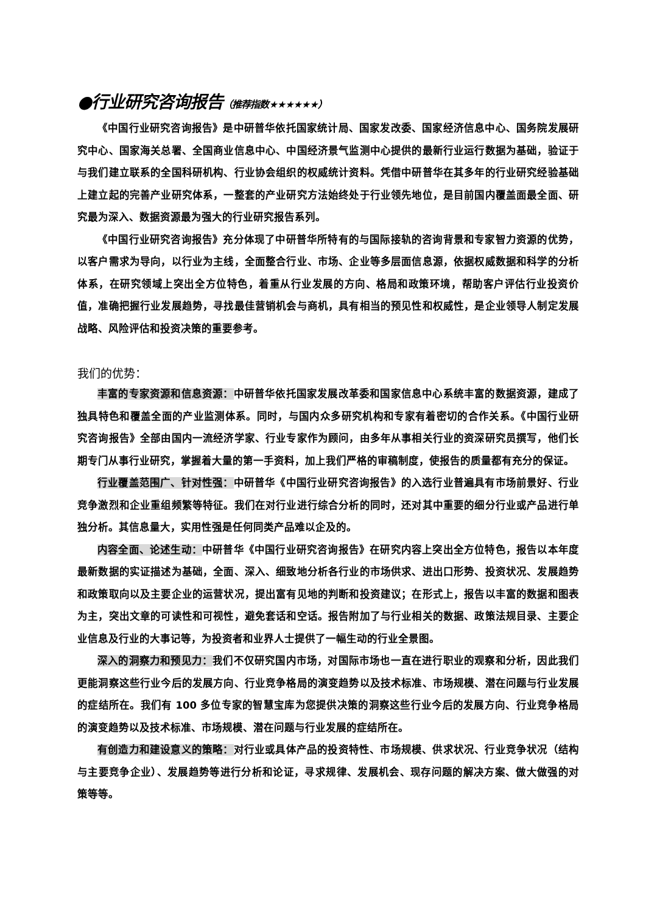●行业研究咨询报告（推荐指数★★★★★★）
《中国行业研究咨询报告》是中研普华依托国家统计局、国家发改委、国家经济信息中心、国务院发展研究中心、国家海关总署、全国商业信息中心、中国经济景气监测中心提供的最新行业运行数据为基础，验证于与我们建立联系的全国科研机构、行业协会组织的权威统计资料。凭借中研普华在其多年的行业研究经验基础上建立起的完善产业研究体系，一整套的产业研究方法始终处于行业领先地位，是目前国内覆盖面最全面、研究最为深入、数据资源最为强大的行业研究报告系列。
《中国行业研究咨询报告》充分体现了中研普华所特有的与国际接轨的咨询背景和专家智力资源的优势，以客户需求为导向，以行业为主线，全面整合行业、市场、企业等多层面信息源，依据权威数据和科学的分析体系，在研究领域上突出全方位特色，着重从行业发展的方向、格局和政策环境，帮助客户评估行业投资价值，准确把握行业发展趋势，寻找最佳营销机会与商机，具有相当的预见性和权威性，是企业领导人制定发展战略、风险评估和投资决策的重要参考。
我们的优势：
丰富的专家资源和信息资源：中研普华依托国家发展改革委和国家信息中心系统丰富的数据资源，建成了独具特色和覆盖全面的产业监测体系。同时，与国内众多研究机构和专家有着密切的合作关系。《中国行业研究咨询报告》全部由国内一流经济学家、行业专家作为顾问，由多年从事相关行业的资深研究员撰写，他们长期专门从事行业研究，掌握着大量的第一手资料，加上我们严格的审稿制度，使报告的质量都有充分的保证。
行业覆盖范围广、针对性强：中研普华《中国行业研究咨询报告》的入选行业普遍具有市场前景好、行业竞争激烈和企业重组频繁等特征。我们在对行业进行综合分析的同时，还对其中重要的细分行业或产品进行单独分析。其信息量大，实用性强是任何同类产品难以企及的。
内容全面、论述生动：中研普华《中国行业研究咨询报告》在研究内容上突出全方位特色，报告以本年度最新数据的实证描述为基础，全面、深入、细致地分析各行业的市场供求、进出口形势、投资状况、发展趋势和政策取向以及主要企业的运营状况，提出富有见地的判断和投资建议；在形式上，报告以丰富的数据和图表为主，突出文章的可读性和可视性，避免套话和空话。报告附加了与行业相关的数据、政策法规目录、主要企业信息及行业的大事记等，为投资者和业界人士提供了一幅生动的行业全景图。
深入的洞察力和预见力：我们不仅研究国内市场，对国际市场也一直在进行职业的观察和分析，因此我们更能洞察这些行业今后的发展方向、行业竞争格局的演变趋势以及技术标准、市场规模、潜在问题与行业发展的症结所在。我们有 100 多位专家的智慧宝库为您提供决策的洞察这些行业今后的发展方向、行业竞争格局的演变趋势以及技术标准、市场规模、潜在问题与行业发展的症结所在。
有创造力和建设意义的策略：对行业或具体产品的投资特性、市场规模、供求状况、行业竞争状况（结构与主要竞争企业）、发展趋势等进行分析和论证，寻求规律、发展机会、现存问题的解决方案、做大做强的对策等等。